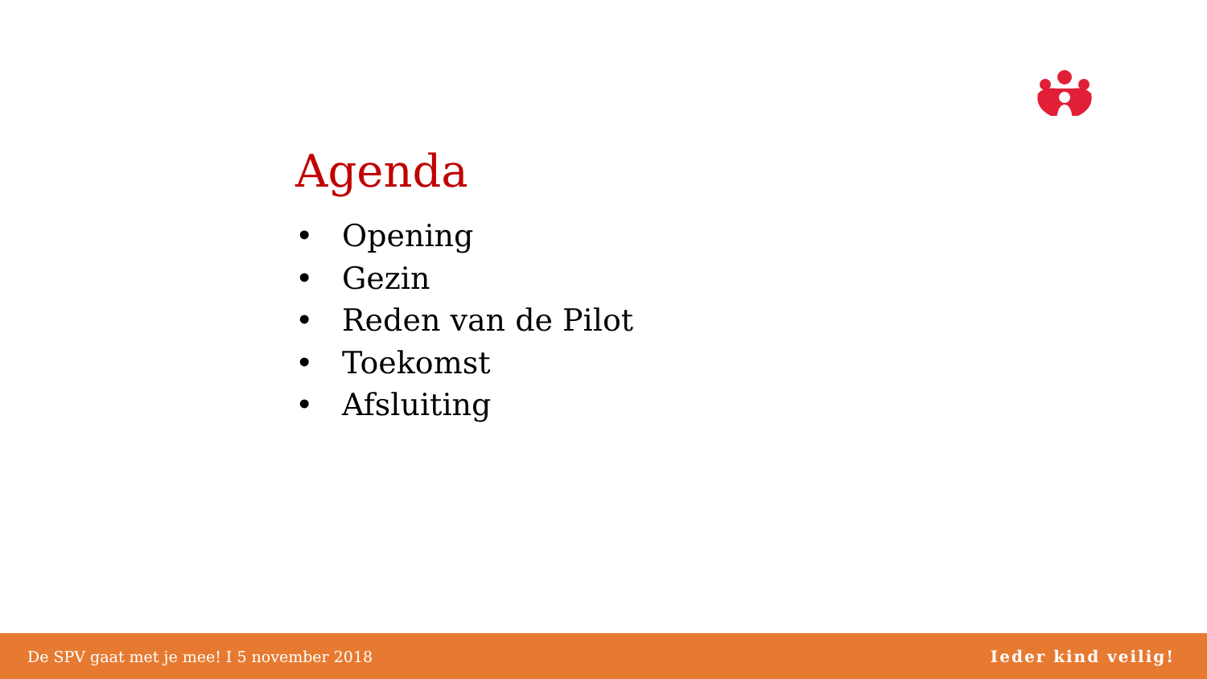Agenda
• Opening
• Gezin
• Reden van de Pilot
• Toekomst
• Afsluiting
De SPV gaat met je mee! I 5 november 2018 Ieder kind veilig!